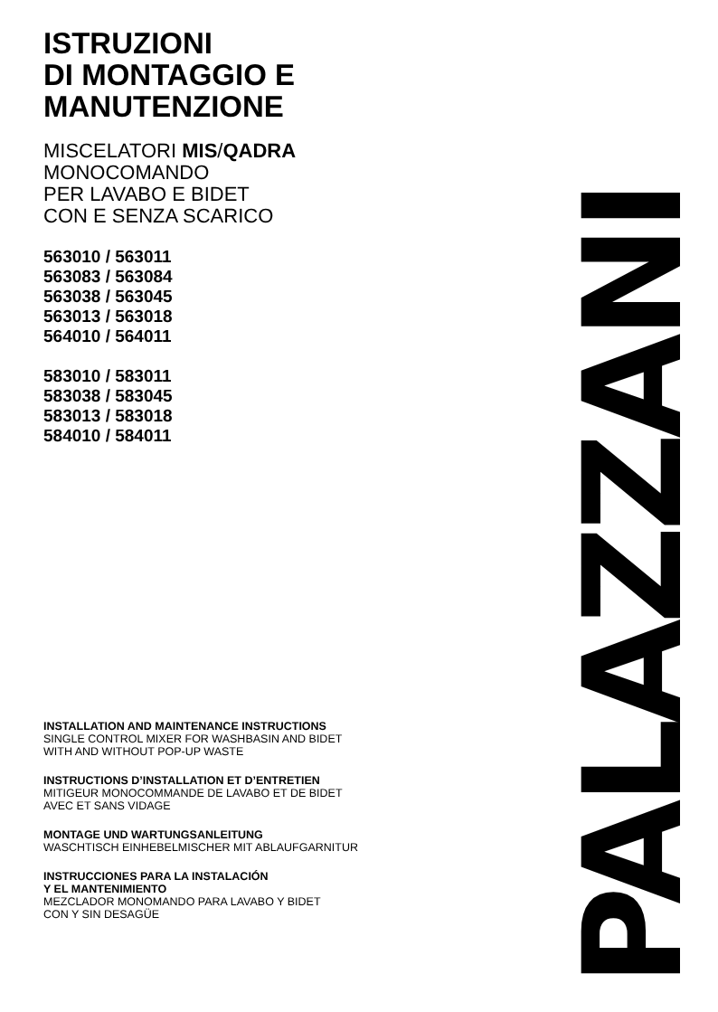ISTRUZIONI
DI MONTAGGIO E
MANUTENZIONE
MISCELATORI MIS/QADRA
MONOCOMANDO
PER LAVABO E BIDET
CON E SENZA SCARICO
563010 / 563011
563083 / 563084
563038 / 563045
563013 / 563018
564010 / 564011
583010 / 583011
583038 / 583045
583013 / 583018
584010 / 584011
INSTALLATION AND MAINTENANCE INSTRUCTIONS
SINGLE CONTROL MIXER FOR WASHBASIN AND BIDET
WITH AND WITHOUT POP-UP WASTE
INSTRUCTIONS D’INSTALLATION ET D’ENTRETIEN
MITIGEUR MONOCOMMANDE DE LAVABO ET DE BIDET
AVEC ET SANS VIDAGE
MONTAGE UND WARTUNGSANLEITUNG
WASCHTISCH EINHEBELMISCHER MIT ABLAUFGARNITUR
INSTRUCCIONES PARA LA INSTALACIÓN
Y EL MANTENIMIENTO
MEZCLADOR MONOMANDO PARA LAVABO Y BIDET
CON Y SIN DESAGÜE
PALAZZANI